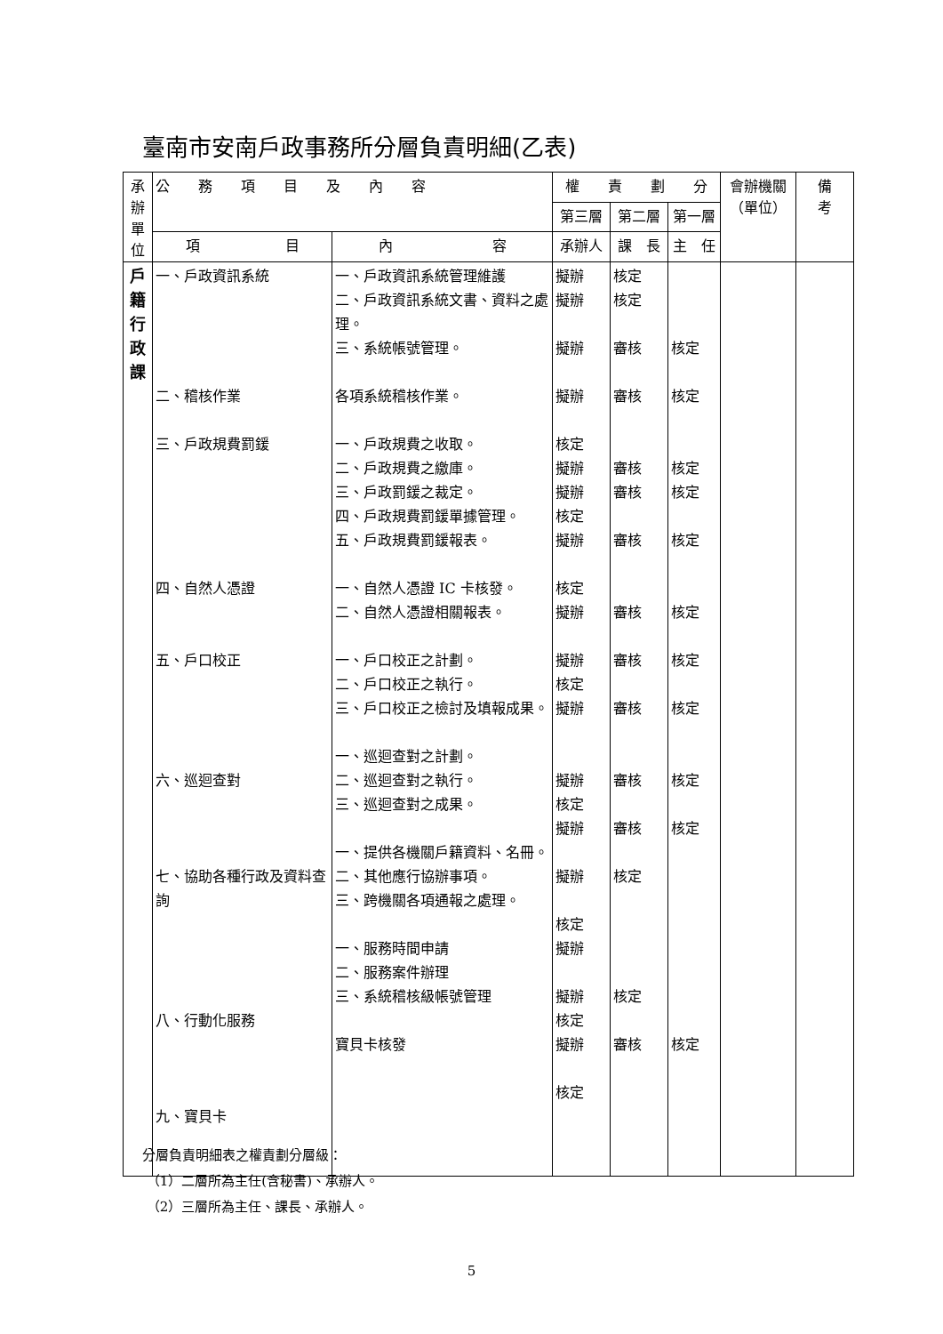臺南市安南戶政事務所分層負責明細(乙表)
| 承辦單位 | 公 務 項 目 及 內 容 | | 權 責 劃 分 | | | 會辦機關（單位） | 備 考 |
| --- | --- | --- | --- | --- | --- | --- | --- |
| | | | 第三層 | 第二層 | 第一層 | | |
| | 項 目 | 內 容 | 承辦人 | 課 長 | 主 任 | | |
| 戶 籍 行 政 課 | 一、戶政資訊系統 二、稽核作業 三、戶政規費罰鍰 四、自然人憑證 五、戶口校正 六、巡迴查對 七、協助各種行政及資料查詢 八、行動化服務 九、寶貝卡 | 一、戶政資訊系統管理維護 二、戶政資訊系統文書、資料之處理。 三、系統帳號管理。 各項系統稽核作業。 一、戶政規費之收取。 二、戶政規費之繳庫。 三、戶政罰鍰之裁定。 四、戶政規費罰鍰單據管理。 五、戶政規費罰鍰報表。 一、自然人憑證 IC 卡核發。 二、自然人憑證相關報表。 一、戶口校正之計劃。 二、戶口校正之執行。 三、戶口校正之檢討及填報成果。 一、巡迴查對之計劃。 二、巡迴查對之執行。 三、巡迴查對之成果。 一、提供各機關戶籍資料、名冊。 二、其他應行協辦事項。 三、跨機關各項通報之處理。 一、服務時間申請 二、服務案件辦理 三、系統稽核級帳號管理 寶貝卡核發 | 擬辦 擬辦 擬辦 擬辦 核定 擬辦 擬辦 核定 擬辦 核定 擬辦 擬辦 核定 擬辦 擬辦 核定 擬辦 擬辦 核定 擬辦 擬辦 核定 擬辦 核定 | 核定 核定 審核 審核 審核 審核 審核 審核 審核 審核 審核 審核 核定 核定 審核 | 核定 核定 核定 核定 核定 核定 核定 核定 核定 核定 核定 | | |
分層負責明細表之權責劃分層級：
（1）二層所為主任(含秘書)、承辦人。
（2）三層所為主任、課長、承辦人。
5